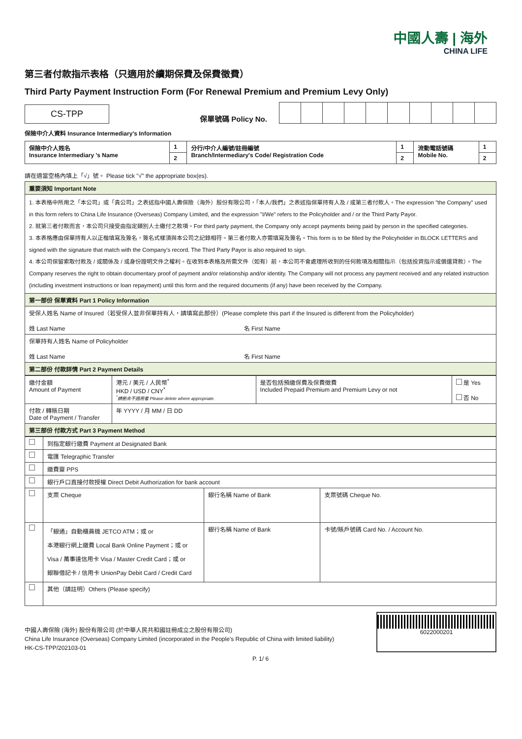中國人壽 | 海外
CHINA LIFE
第三者付款指示表格（只適用於續期保費及保費徵費）
Third Party Payment Instruction Form (For Renewal Premium and Premium Levy Only)
CS-TPP
保單號碼 Policy No.
保險中介人資料 Insurance Intermediary's Information
| 保險中介人姓名 Insurance Intermediary 's Name | 1 | 分行/中介人編號/註冊編號 Branch/Intermediary's Code/ Registration Code | 1 | 流動電話號碼 Mobile No. | 1 |
| | 2 | | 2 | | 2 |
請在適當空格內填上「√」號。 Please tick "√" the appropriate box(es).
| 重要須知 Important Note |
| 1. 本表格中所用之「本公司」或「貴公司」之表述指中國人壽保險（海外）股份有限公司，「本人/我們」之表述指保單持有人及 / 或第三者付款人。The expression "the Company" used in this form refers to China Life Insurance (Overseas) Company Limited, and the expression "I/We" refers to the Policyholder and / or the Third Party Payor. 2. 就第三者付款而言，本公司只接受由指定類別人士繳付之款項。For third party payment, the Company only accept payments being paid by person in the specified categories. 3. 本表格應由保單持有人以正楷填寫及簽名，簽名式樣須與本公司之記錄相符。第三者付款人亦需填寫及簽名。This form is to be filled by the Policyholder in BLOCK LETTERS and signed with the signature that match with the Company's record. The Third Party Payor is also required to sign. 4. 本公司保留索取付款及 / 或關係及 / 或身份證明文件之權利。在收到本表格及所需文件（如有）前，本公司不會處理所收到的任何款項及相關指示（包括投資指示或償還貸款）。The Company reserves the right to obtain documentary proof of payment and/or relationship and/or identity. The Company will not process any payment received and any related instruction (including investment instructions or loan repayment) until this form and the required documents (if any) have been received by the Company. |
| 第一部份 保單資料 Part 1 Policy Information |
| 受保人姓名 Name of Insured（若受保人並非保單持有人，請填寫此部份）(Please complete this part if the Insured is different from the Policyholder) 姓 Last Name 名 First Name |
| 保單持有人姓名 Name of Policyholder 姓 Last Name 名 First Name |
| 第二部份 付款詳情 Part 2 Payment Details |
| 繳付金額 Amount of Payment | 港元 / 美元 / 人民幣<sup>*</sup> HKD / USD / CNY<sup>*</sup> <sup>*</sup> 請刪去不適用者 Please delete where appropriate. | 是否包括預繳保費及保費徵費 Included Prepaid Premium and Premium Levy or not | 是 Yes 否 No |
| 付款 / 轉賬日期 Date of Payment / Transfer | 年 YYYY / 月 MM / 日 DD | | |
| 第三部份 付款方式 Part 3 Payment Method | | | |
| | 到指定銀行繳費 Payment at Designated Bank | | |
| | 電匯 Telegraphic Transfer | | |
| | 繳費靈 PPS | | |
| | 銀行戶口直接付款授權 Direct Debit Authorization for bank account | | |
| | 支票 Cheque | 銀行名稱 Name of Bank | 支票號碼 Cheque No. |
| | 「銀通」自動櫃員機 JETCO ATM；或 or 本港銀行網上繳費 Local Bank Online Payment；或 or Visa / 萬事達信用卡 Visa / Master Credit Card；或 or 銀聯借記卡 / 信用卡 UnionPay Debit Card / Credit Card | 銀行名稱 Name of Bank | 卡號/賬戶號碼 Card No. / Account No. |
| | 其他（請註明）Others (Please specify) | | |
中國人壽保險 (海外) 股份有限公司 (於中華人民共和國註冊成立之股份有限公司)
China Life Insurance (Overseas) Company Limited (incorporated in the People's Republic of China with limited liability)
HK-CS-TPP/202103-01
6022000201
P. 1/ 6